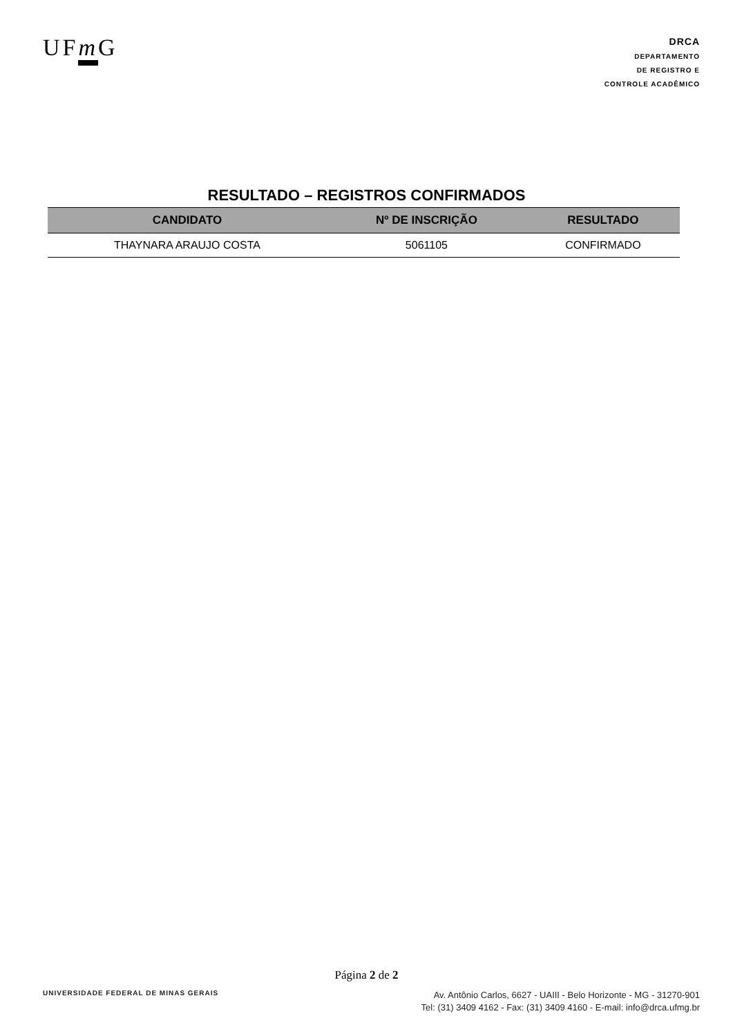UFm G
DRCA
DEPARTAMENTO
DE REGISTRO E
CONTROLE ACADÊMICO
RESULTADO – REGISTROS CONFIRMADOS
| CANDIDATO | Nº DE INSCRIÇÃO | RESULTADO |
| --- | --- | --- |
| THAYNARA ARAUJO COSTA | 5061105 | CONFIRMADO |
Página 2 de 2
UNIVERSIDADE FEDERAL DE MINAS GERAIS
Av. Antônio Carlos, 6627 - UAIII - Belo Horizonte - MG - 31270-901
Tel: (31) 3409 4162 - Fax: (31) 3409 4160 - E-mail: info@drca.ufmg.br